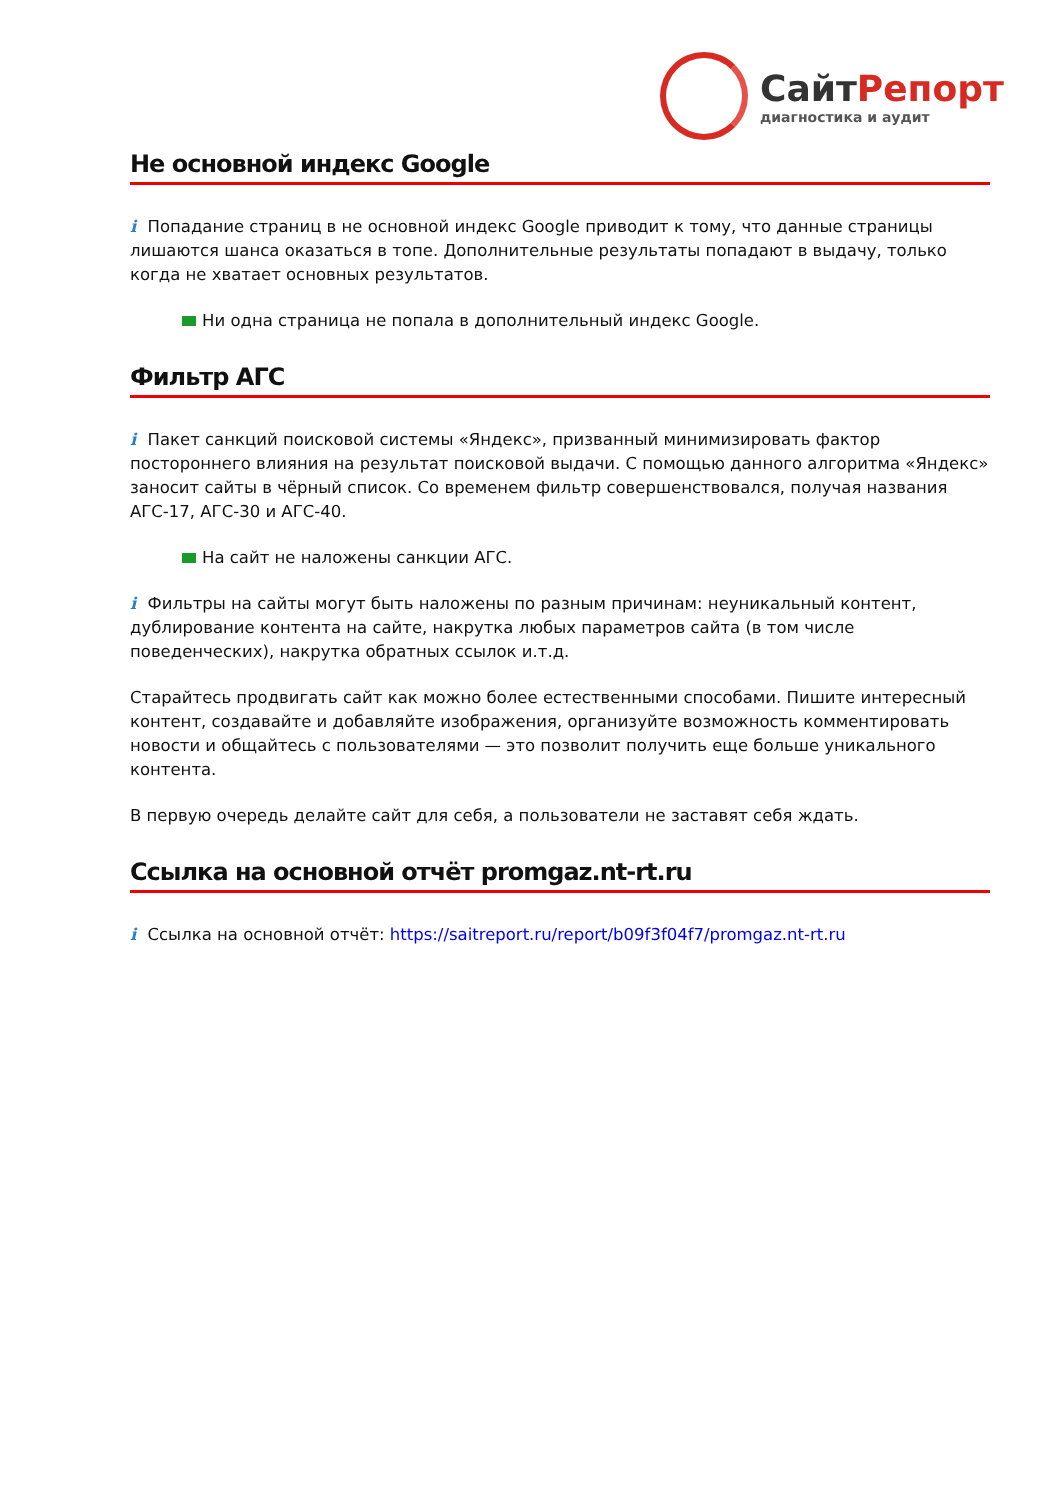СайтРепорт
диагностика и аудит
Не основной индекс Google
i Попадание страниц в не основной индекс Google приводит к тому, что данные страницы лишаются шанса оказаться в топе. Дополнительные результаты попадают в выдачу, только когда не хватает основных результатов.
Ни одна страница не попала в дополнительный индекс Google.
Фильтр АГС
i Пакет санкций поисковой системы «Яндекс», призванный минимизировать фактор постороннего влияния на результат поисковой выдачи. С помощью данного алгоритма «Яндекс» заносит сайты в чёрный список. Со временем фильтр совершенствовался, получая названия АГС-17, АГС-30 и АГС-40.
На сайт не наложены санкции АГС.
i Фильтры на сайты могут быть наложены по разным причинам: неуникальный контент, дублирование контента на сайте, накрутка любых параметров сайта (в том числе поведенческих), накрутка обратных ссылок и.т.д.
Старайтесь продвигать сайт как можно более естественными способами. Пишите интересный контент, создавайте и добавляйте изображения, организуйте возможность комментировать новости и общайтесь с пользователями — это позволит получить еще больше уникального контента.
В первую очередь делайте сайт для себя, а пользователи не заставят себя ждать.
Ссылка на основной отчёт promgaz.nt-rt.ru
i Ссылка на основной отчёт: https://saitreport.ru/report/b09f3f04f7/promgaz.nt-rt.ru